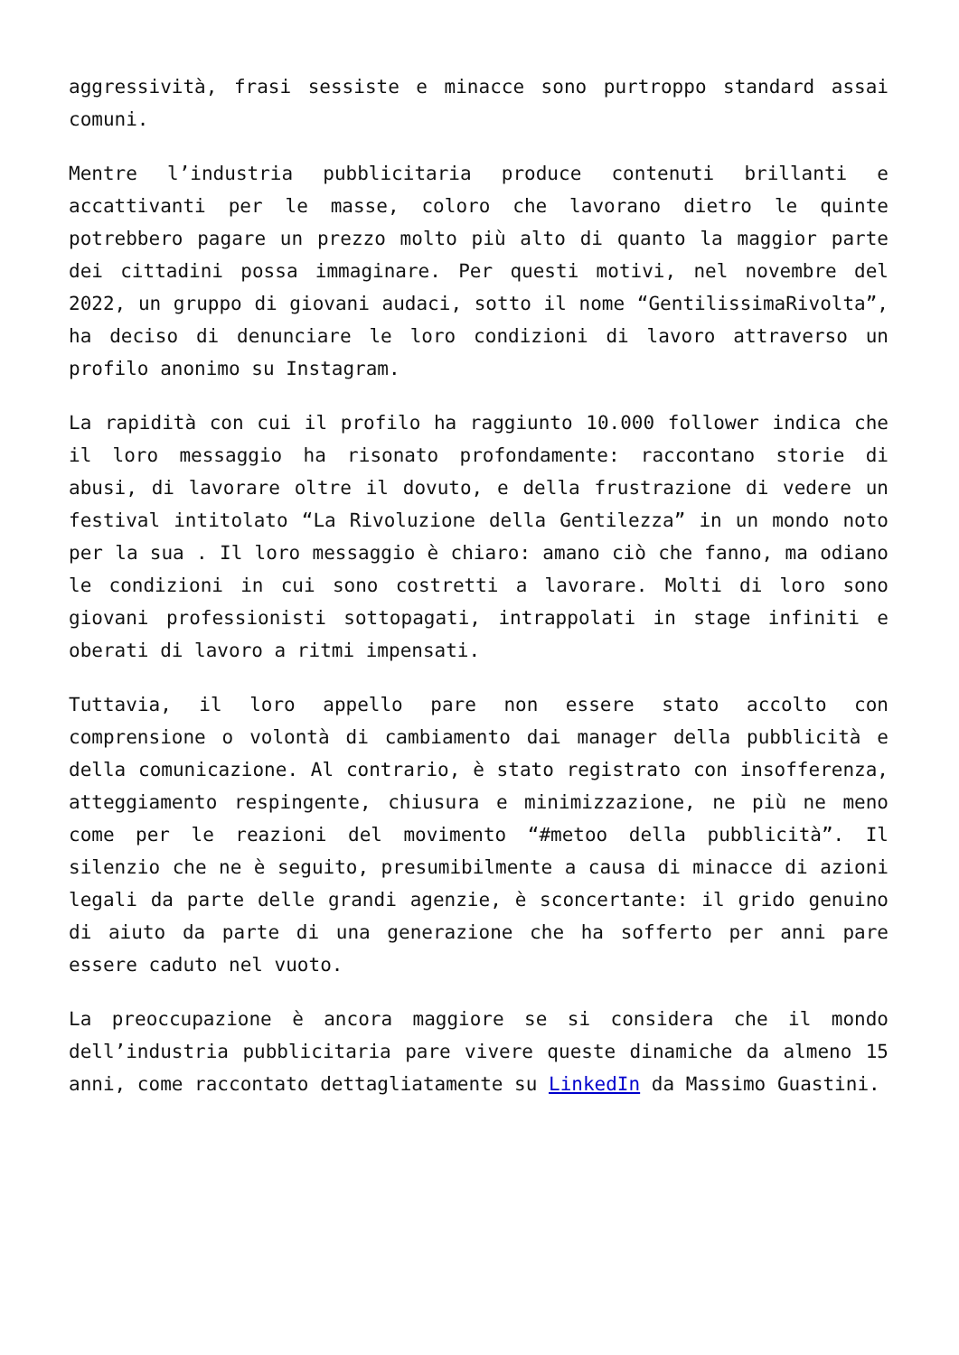aggressività, frasi sessiste e minacce sono purtroppo standard assai comuni.
Mentre l’industria pubblicitaria produce contenuti brillanti e accattivanti per le masse, coloro che lavorano dietro le quinte potrebbero pagare un prezzo molto più alto di quanto la maggior parte dei cittadini possa immaginare. Per questi motivi, nel novembre del 2022, un gruppo di giovani audaci, sotto il nome “GentilissimaRivolta”, ha deciso di denunciare le loro condizioni di lavoro attraverso un profilo anonimo su Instagram.
La rapidità con cui il profilo ha raggiunto 10.000 follower indica che il loro messaggio ha risonato profondamente: raccontano storie di abusi, di lavorare oltre il dovuto, e della frustrazione di vedere un festival intitolato “La Rivoluzione della Gentilezza” in un mondo noto per la sua . Il loro messaggio è chiaro: amano ciò che fanno, ma odiano le condizioni in cui sono costretti a lavorare. Molti di loro sono giovani professionisti sottopagati, intrappolati in stage infiniti e oberati di lavoro a ritmi impensati.
Tuttavia, il loro appello pare non essere stato accolto con comprensione o volontà di cambiamento dai manager della pubblicità e della comunicazione. Al contrario, è stato registrato con insofferenza, atteggiamento respingente, chiusura e minimizzazione, ne più ne meno come per le reazioni del movimento “#metoo della pubblicità”. Il silenzio che ne è seguito, presumibilmente a causa di minacce di azioni legali da parte delle grandi agenzie, è sconcertante: il grido genuino di aiuto da parte di una generazione che ha sofferto per anni pare essere caduto nel vuoto.
La preoccupazione è ancora maggiore se si considera che il mondo dell’industria pubblicitaria pare vivere queste dinamiche da almeno 15 anni, come raccontato dettagliatamente su LinkedIn da Massimo Guastini.